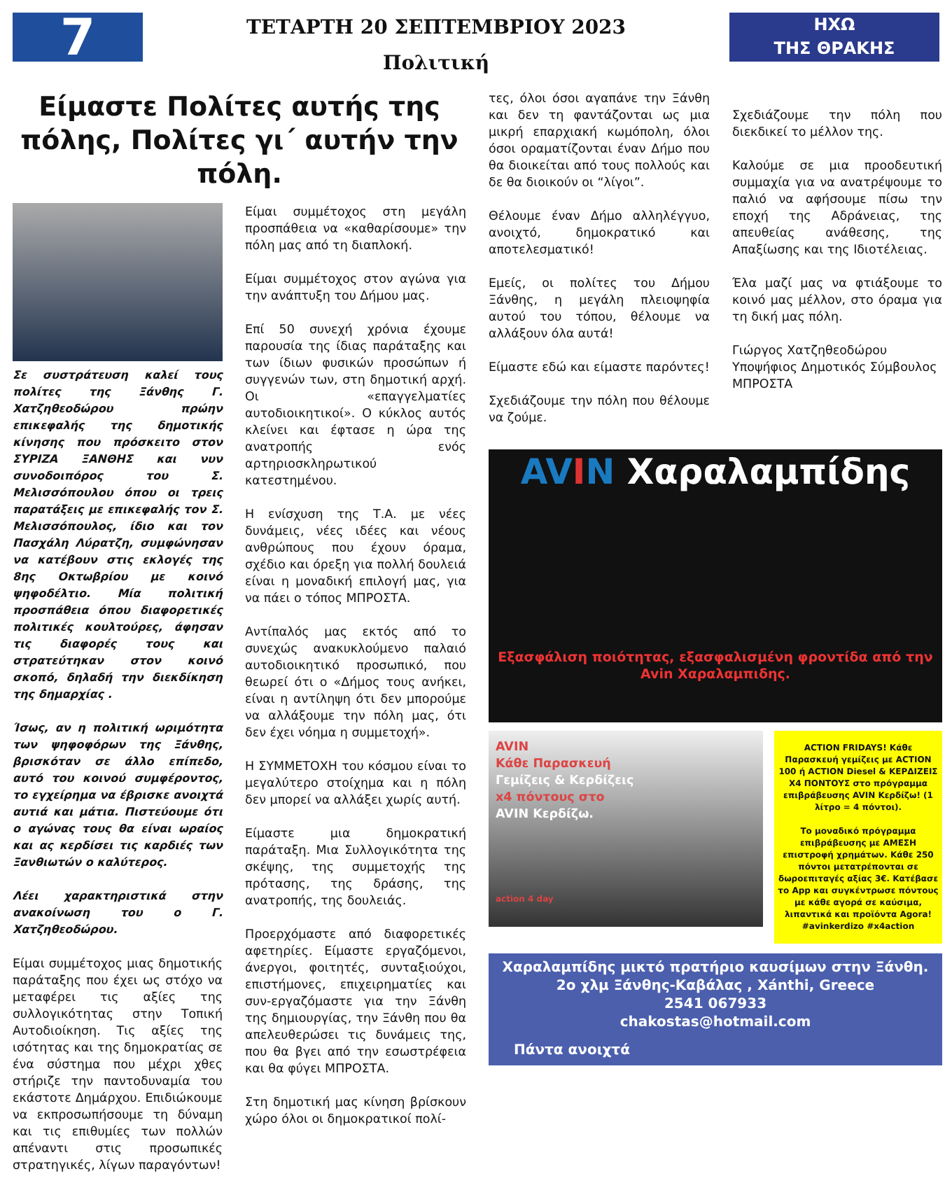7
ΤΕΤΑΡΤΗ 20 ΣΕΠΤΕΜΒΡΙΟΥ 2023
Πολιτική
ΗΧΩ
ΤΗΣ ΘΡΑΚΗΣ
Είμαστε Πολίτες αυτής της πόλης, Πολίτες γι΄ αυτήν την πόλη.
Σε συστράτευση καλεί τους πολίτες της Ξάνθης Γ. Χατζηθεοδώρου πρώην επικεφαλής της δημοτικής κίνησης που πρόσκειτο στον ΣΥΡΙΖΑ ΞΑΝΘΗΣ και νυν συνοδοιπόρος του Σ. Μελισσόπουλου όπου οι τρεις παρατάξεις με επικεφαλής τον Σ. Μελισσόπουλος, ίδιο και τον Πασχάλη Λύρατζη, συμφώνησαν να κατέβουν στις εκλογές της 8ης Οκτωβρίου με κοινό ψηφοδέλτιο. Μία πολιτική προσπάθεια όπου διαφορετικές πολιτικές κουλτούρες, άφησαν τις διαφορές τους και στρατεύτηκαν στον κοινό σκοπό, δηλαδή την διεκδίκηση της δημαρχίας .
Ίσως, αν η πολιτική ωριμότητα των ψηφοφόρων της Ξάνθης, βρισκόταν σε άλλο επίπεδο, αυτό του κοινού συμφέροντος, το εγχείρημα να έβρισκε ανοιχτά αυτιά και μάτια. Πιστεύουμε ότι ο αγώνας τους θα είναι ωραίος και ας κερδίσει τις καρδιές των Ξανθιωτών ο καλύτερος.
Λέει χαρακτηριστικά στην ανακοίνωση του ο Γ. Χατζηθεοδώρου.
Είμαι συμμέτοχος μιας δημοτικής παράταξης που έχει ως στόχο να μεταφέρει τις αξίες της συλλογικότητας στην Τοπική Αυτοδιοίκηση. Τις αξίες της ισότητας και της δημοκρατίας σε ένα σύστημα που μέχρι χθες στήριζε την παντοδυναμία του εκάστοτε Δημάρχου. Επιδιώκουμε να εκπροσωπήσουμε τη δύναμη και τις επιθυμίες των πολλών απέναντι στις προσωπικές στρατηγικές, λίγων παραγόντων!
Είμαι συμμέτοχος στη μεγάλη προσπάθεια να «καθαρίσουμε» την πόλη μας από τη διαπλοκή.
Είμαι συμμέτοχος στον αγώνα για την ανάπτυξη του Δήμου μας.
Επί 50 συνεχή χρόνια έχουμε παρουσία της ίδιας παράταξης και των ίδιων φυσικών προσώπων ή συγγενών των, στη δημοτική αρχή. Οι «επαγγελματίες αυτοδιοικητικοί». Ο κύκλος αυτός κλείνει και έφτασε η ώρα της ανατροπής ενός αρτηριοσκληρωτικού κατεστημένου.
Η ενίσχυση της Τ.Α. με νέες δυνάμεις, νέες ιδέες και νέους ανθρώπους που έχουν όραμα, σχέδιο και όρεξη για πολλή δουλειά είναι η μοναδική επιλογή μας, για να πάει ο τόπος ΜΠΡΟΣΤΑ.
Αντίπαλός μας εκτός από το συνεχώς ανακυκλούμενο παλαιό αυτοδιοικητικό προσωπικό, που θεωρεί ότι ο «Δήμος τους ανήκει, είναι η αντίληψη ότι δεν μπορούμε να αλλάξουμε την πόλη μας, ότι δεν έχει νόημα η συμμετοχή».
Η ΣΥΜΜΕΤΟΧΗ του κόσμου είναι το μεγαλύτερο στοίχημα και η πόλη δεν μπορεί να αλλάξει χωρίς αυτή.
Είμαστε μια δημοκρατική παράταξη. Μια Συλλογικότητα της σκέψης, της συμμετοχής της πρότασης, της δράσης, της ανατροπής, της δουλειάς.
Προερχόμαστε από διαφορετικές αφετηρίες. Είμαστε εργαζόμενοι, άνεργοι, φοιτητές, συνταξιούχοι, επιστήμονες, επιχειρηματίες και συν-εργαζόμαστε για την Ξάνθη της δημιουργίας, την Ξάνθη που θα απελευθερώσει τις δυνάμεις της, που θα βγει από την εσωστρέφεια και θα φύγει ΜΠΡΟΣΤΑ.
Στη δημοτική μας κίνηση βρίσκουν χώρο όλοι οι δημοκρατικοί πολί-
τες, όλοι όσοι αγαπάνε την Ξάνθη και δεν τη φαντάζονται ως μια μικρή επαρχιακή κωμόπολη, όλοι όσοι οραματίζονται έναν Δήμο που θα διοικείται από τους πολλούς και δε θα διοικούν οι “λίγοι”.
Θέλουμε έναν Δήμο αλληλέγγυο, ανοιχτό, δημοκρατικό και αποτελεσματικό!
Εμείς, οι πολίτες του Δήμου Ξάνθης, η μεγάλη πλειοψηφία αυτού του τόπου, θέλουμε να αλλάξουν όλα αυτά!
Είμαστε εδώ και είμαστε παρόντες!
Σχεδιάζουμε την πόλη που θέλουμε να ζούμε.
Σχεδιάζουμε την πόλη που διεκδικεί το μέλλον της.
Καλούμε σε μια προοδευτική συμμαχία για να ανατρέψουμε το παλιό να αφήσουμε πίσω την εποχή της Αδράνειας, της απευθείας ανάθεσης, της Απαξίωσης και της Ιδιοτέλειας.
Έλα μαζί μας να φτιάξουμε το κοινό μας μέλλον, στο όραμα για τη δική μας πόλη.
Γιώργος Χατζηθεοδώρου
Υποψήφιος Δημοτικός Σύμβουλος
ΜΠΡΟΣΤΑ
AV IN Χαραλαμπίδης
Εξασφάλιση ποιότητας, εξασφαλισμένη φροντίδα από την Avin Χαραλαμπιδης.
AVIN
Κάθε Παρασκευή
Γεμίζεις & Κερδίζεις
x4 πόντους στο
AVIN Κερδίζω.
action 4 day
ACTION FRIDAYS! Κάθε Παρασκευή γεμίζεις με ACTION 100 ή ACTION Diesel & ΚΕΡΔΙΖΕΙΣ Χ4 ΠΟΝΤΟΥΣ στο πρόγραμμα επιβράβευσης AVIN Κερδίζω! (1 λίτρο = 4 πόντοι).
Το μοναδικό πρόγραμμα επιβράβευσης με ΑΜΕΣΗ επιστροφή χρημάτων. Κάθε 250 πόντοι μετατρέπονται σε δωροεπιταγές αξίας 3€. Κατέβασε το App και συγκέντρωσε πόντους με κάθε αγορά σε καύσιμα, λιπαντικά και προϊόντα Agora! #avinkerdizo #x4action
Χαραλαμπίδης μικτό πρατήριο καυσίμων στην Ξάνθη.
2ο χλμ Ξάνθης-Καβάλας , Xánthi, Greece
2541 067933
chakostas@hotmail.com
Πάντα ανοιχτά